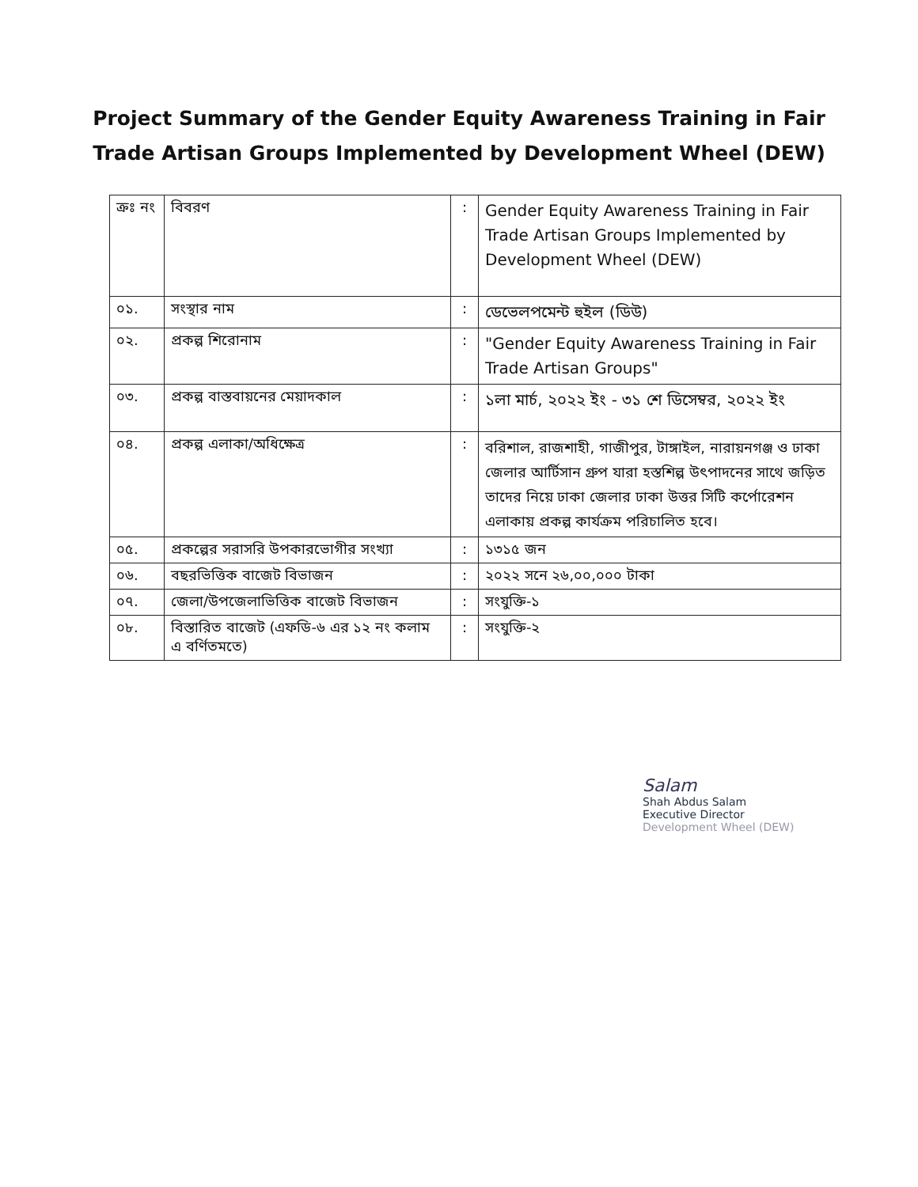Project Summary of the Gender Equity Awareness Training in Fair
Trade Artisan Groups Implemented by Development Wheel (DEW)
| ক্রঃ নং | বিবরণ | : | Gender Equity Awareness Training in Fair Trade Artisan Groups Implemented by Development Wheel (DEW) |
| ০১. | সংস্থার নাম | : | ডেভেলপমেন্ট হুইল (ডিউ) |
| ০২. | প্রকল্প শিরোনাম | : | "Gender Equity Awareness Training in Fair Trade Artisan Groups" |
| ০৩. | প্রকল্প বাস্তবায়নের মেয়াদকাল | : | ১লা মার্চ, ২০২২ ইং - ৩১ শে ডিসেম্বর, ২০২২ ইং |
| ০৪. | প্রকল্প এলাকা/অধিক্ষেত্র | : | বরিশাল, রাজশাহী, গাজীপুর, টাঙ্গাইল, নারায়নগঞ্জ ও ঢাকা জেলার আর্টিসান গ্রুপ যারা হস্তশিল্প উৎপাদনের সাথে জড়িত তাদের নিয়ে ঢাকা জেলার ঢাকা উত্তর সিটি কর্পোরেশন এলাকায় প্রকল্প কার্যক্রম পরিচালিত হবে। |
| ০৫. | প্রকল্পের সরাসরি উপকারভোগীর সংখ্যা | : | ১৩১৫ জন |
| ০৬. | বছরভিত্তিক বাজেট বিভাজন | : | ২০২২ সনে ২৬,০০,০০০ টাকা |
| ০৭. | জেলা/উপজেলাভিত্তিক বাজেট বিভাজন | : | সংযুক্তি-১ |
| ০৮. | বিস্তারিত বাজেট (এফডি-৬ এর ১২ নং কলাম এ বর্ণিতমতে) | : | সংযুক্তি-২ |
Salam
Shah Abdus Salam
Executive Director
Development Wheel (DEW)